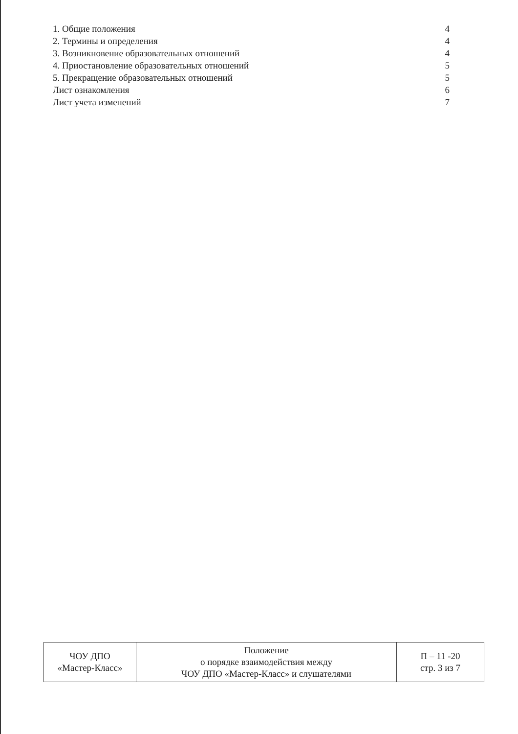1. Общие положения 4
2. Термины и определения 4
3. Возникновение образовательных отношений 4
4. Приостановление образовательных отношений 5
5. Прекращение образовательных отношений 5
Лист ознакомления 6
Лист учета изменений 7
| ЧОУ ДПО «Мастер-Класс» | Положение о порядке взаимодействия между ЧОУ ДПО «Мастер-Класс» и слушателями | П – 11 -20 стр. 3 из 7 |